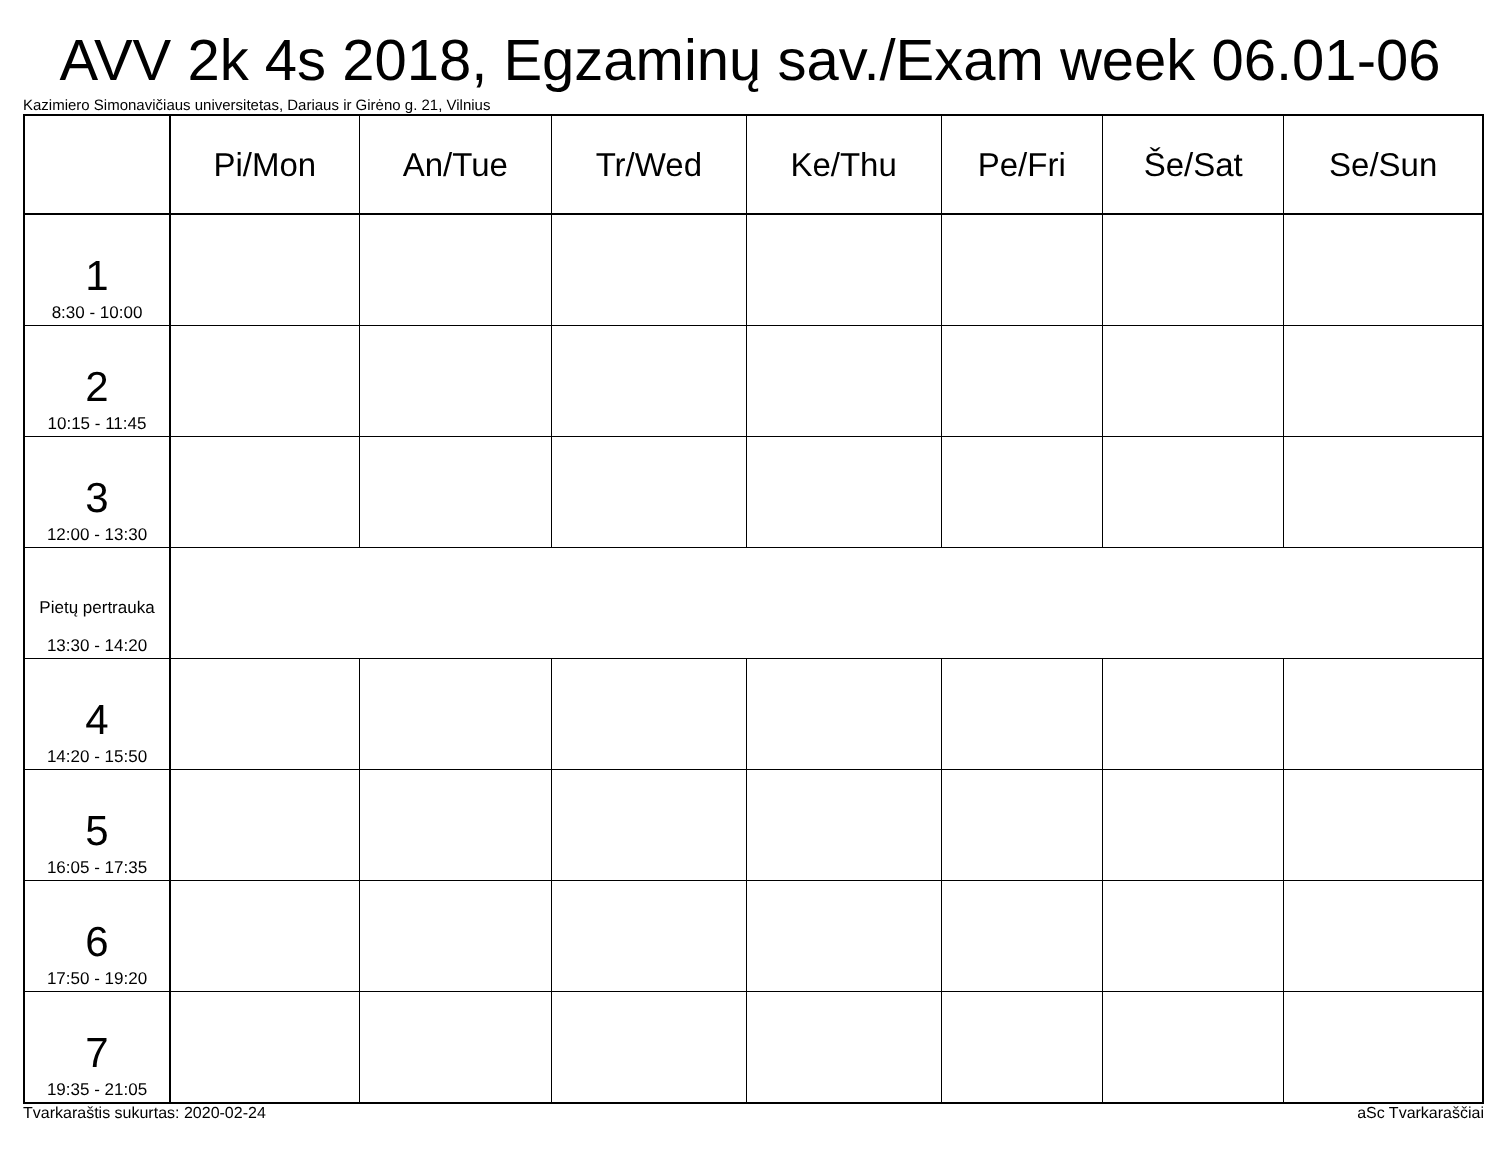AVV 2k 4s 2018, Egzaminų sav./Exam week 06.01-06
Kazimiero Simonavičiaus universitetas, Dariaus ir Girėno g. 21, Vilnius
| | Pi/Mon | An/Tue | Tr/Wed | Ke/Thu | Pe/Fri | Še/Sat | Se/Sun |
| --- | --- | --- | --- | --- | --- | --- | --- |
| 1 8:30 - 10:00 | | | | | | | |
| 2 10:15 - 11:45 | | | | | | | |
| 3 12:00 - 13:30 | | | | | | | |
| Pietų pertrauka 13:30 - 14:20 | | | | | | | |
| 4 14:20 - 15:50 | | | | | | | |
| 5 16:05 - 17:35 | | | | | | | |
| 6 17:50 - 19:20 | | | | | | | |
| 7 19:35 - 21:05 | | | | | | | |
Tvarkaraštis sukurtas: 2020-02-24 aSc Tvarkaraščiai